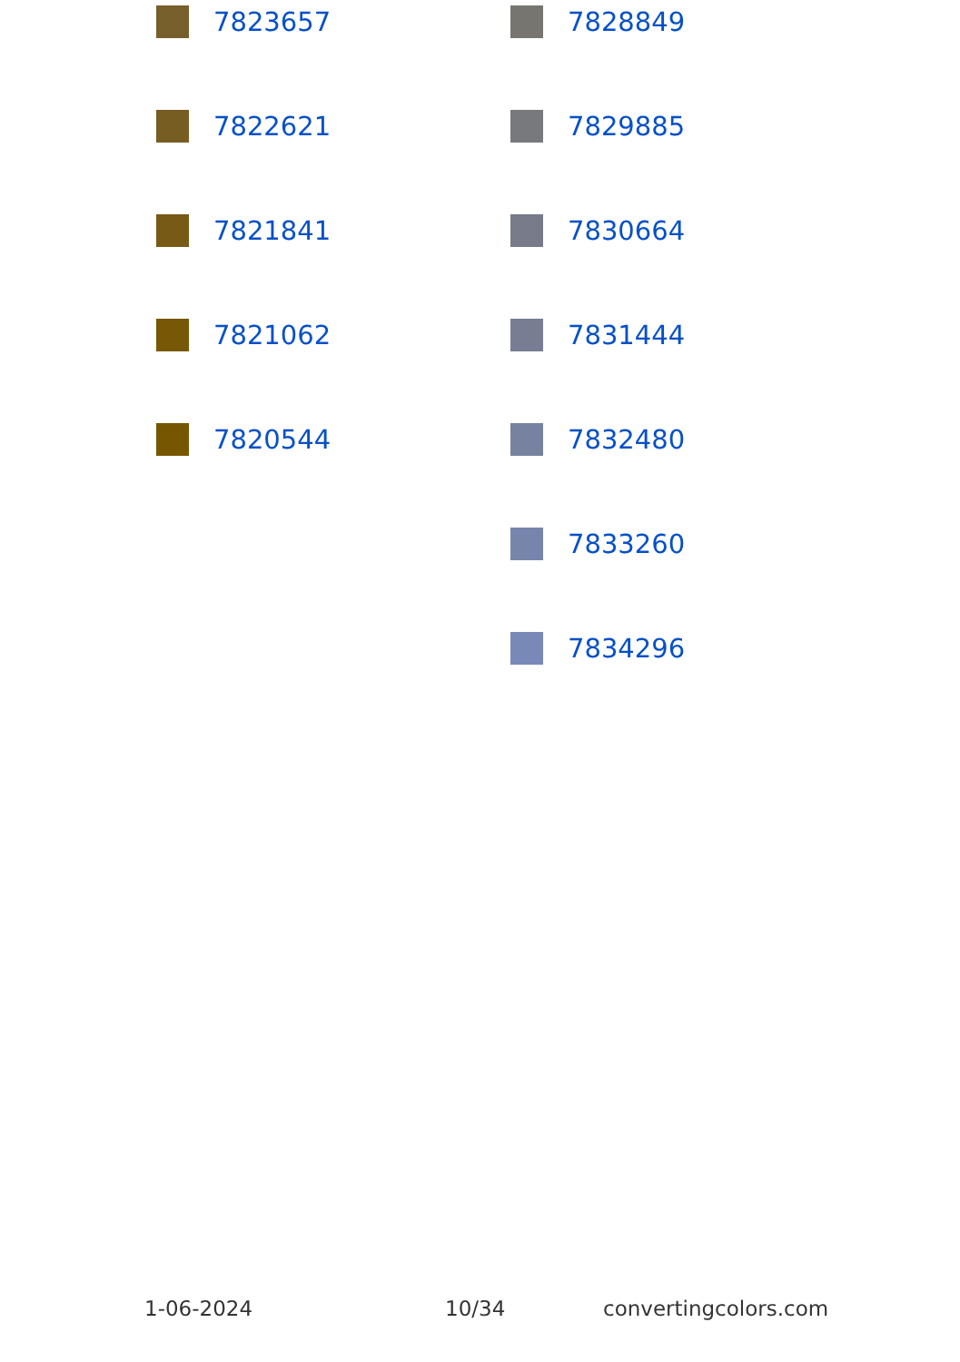7823657
7822621
7821841
7821062
7820544
7828849
7829885
7830664
7831444
7832480
7833260
7834296
1-06-2024 10/34 convertingcolors.com